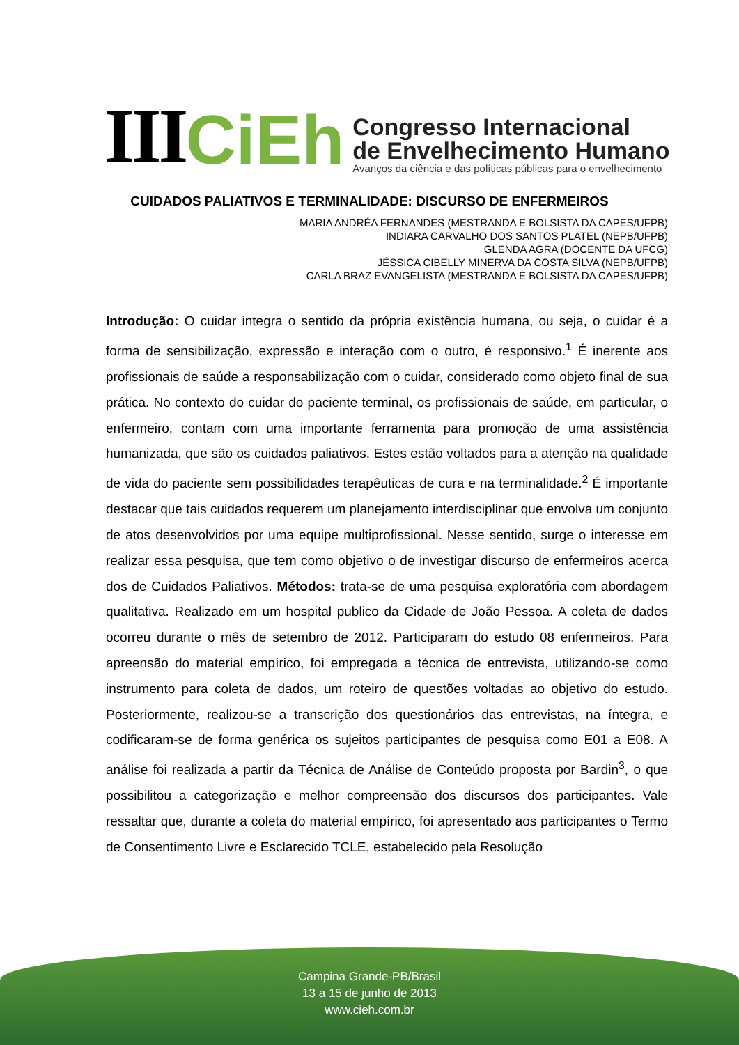III CiEh
Congresso Internacional
de Envelhecimento Humano
Avanços da ciência e das políticas públicas para o envelhecimento
CUIDADOS PALIATIVOS E TERMINALIDADE: DISCURSO DE ENFERMEIROS
MARIA ANDRÉA FERNANDES (MESTRANDA E BOLSISTA DA CAPES/UFPB)
INDIARA CARVALHO DOS SANTOS PLATEL (NEPB/UFPB)
GLENDA AGRA (DOCENTE DA UFCG)
JÉSSICA CIBELLY MINERVA DA COSTA SILVA (NEPB/UFPB)
CARLA BRAZ EVANGELISTA (MESTRANDA E BOLSISTA DA CAPES/UFPB)
Introdução: O cuidar integra o sentido da própria existência humana, ou seja, o cuidar é a forma de sensibilização, expressão e interação com o outro, é responsivo.<sup>1</sup> É inerente aos profissionais de saúde a responsabilização com o cuidar, considerado como objeto final de sua prática. No contexto do cuidar do paciente terminal, os profissionais de saúde, em particular, o enfermeiro, contam com uma importante ferramenta para promoção de uma assistência humanizada, que são os cuidados paliativos. Estes estão voltados para a atenção na qualidade de vida do paciente sem possibilidades terapêuticas de cura e na terminalidade.<sup>2</sup> É importante destacar que tais cuidados requerem um planejamento interdisciplinar que envolva um conjunto de atos desenvolvidos por uma equipe multiprofissional. Nesse sentido, surge o interesse em realizar essa pesquisa, que tem como objetivo o de investigar discurso de enfermeiros acerca dos de Cuidados Paliativos. Métodos: trata-se de uma pesquisa exploratória com abordagem qualitativa. Realizado em um hospital publico da Cidade de João Pessoa. A coleta de dados ocorreu durante o mês de setembro de 2012. Participaram do estudo 08 enfermeiros. Para apreensão do material empírico, foi empregada a técnica de entrevista, utilizando-se como instrumento para coleta de dados, um roteiro de questões voltadas ao objetivo do estudo. Posteriormente, realizou-se a transcrição dos questionários das entrevistas, na íntegra, e codificaram-se de forma genérica os sujeitos participantes de pesquisa como E01 a E08. A análise foi realizada a partir da Técnica de Análise de Conteúdo proposta por Bardin<sup>3</sup>, o que possibilitou a categorização e melhor compreensão dos discursos dos participantes. Vale ressaltar que, durante a coleta do material empírico, foi apresentado aos participantes o Termo de Consentimento Livre e Esclarecido TCLE, estabelecido pela Resolução
Campina Grande-PB/Brasil
13 a 15 de junho de 2013
www.cieh.com.br